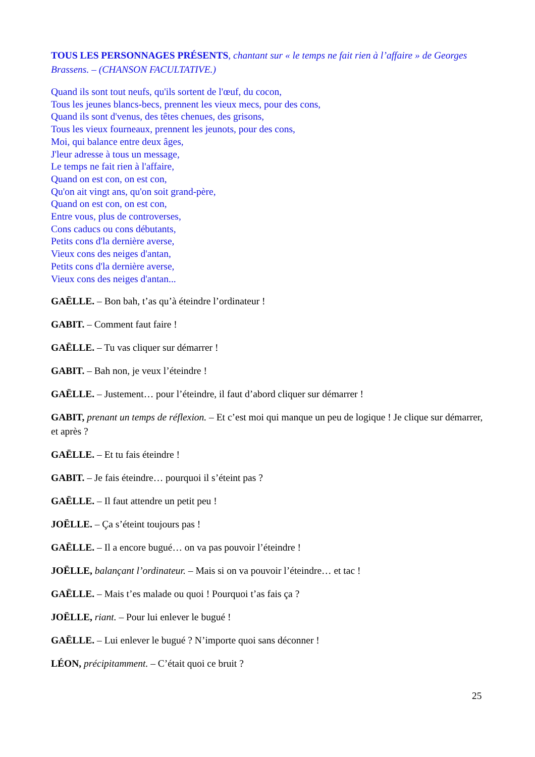TOUS LES PERSONNAGES PRÉSENTS, chantant sur « le temps ne fait rien à l’affaire » de Georges Brassens. – (CHANSON FACULTATIVE.)
Quand ils sont tout neufs, qu'ils sortent de l'œuf, du cocon,
Tous les jeunes blancs-becs, prennent les vieux mecs, pour des cons,
Quand ils sont d'venus, des têtes chenues, des grisons,
Tous les vieux fourneaux, prennent les jeunots, pour des cons,
Moi, qui balance entre deux âges,
J'leur adresse à tous un message,
Le temps ne fait rien à l'affaire,
Quand on est con, on est con,
Qu'on ait vingt ans, qu'on soit grand-père,
Quand on est con, on est con,
Entre vous, plus de controverses,
Cons caducs ou cons débutants,
Petits cons d'la dernière averse,
Vieux cons des neiges d'antan,
Petits cons d'la dernière averse,
Vieux cons des neiges d'antan...
GAËLLE. – Bon bah, t’as qu’à éteindre l’ordinateur !
GABIT. – Comment faut faire !
GAËLLE. – Tu vas cliquer sur démarrer !
GABIT. – Bah non, je veux l’éteindre !
GAËLLE. – Justement… pour l’éteindre, il faut d’abord cliquer sur démarrer !
GABIT, prenant un temps de réflexion. – Et c’est moi qui manque un peu de logique ! Je clique sur démarrer, et après ?
GAËLLE. – Et tu fais éteindre !
GABIT. – Je fais éteindre… pourquoi il s’éteint pas ?
GAËLLE. – Il faut attendre un petit peu !
JOËLLE. – Ça s’éteint toujours pas !
GAËLLE. – Il a encore bugué… on va pas pouvoir l’éteindre !
JOËLLE, balançant l’ordinateur. – Mais si on va pouvoir l’éteindre… et tac !
GAËLLE. – Mais t’es malade ou quoi ! Pourquoi t’as fais ça ?
JOËLLE, riant. – Pour lui enlever le bugué !
GAËLLE. – Lui enlever le bugué ? N’importe quoi sans déconner !
LÉON, précipitamment. – C’était quoi ce bruit ?
25